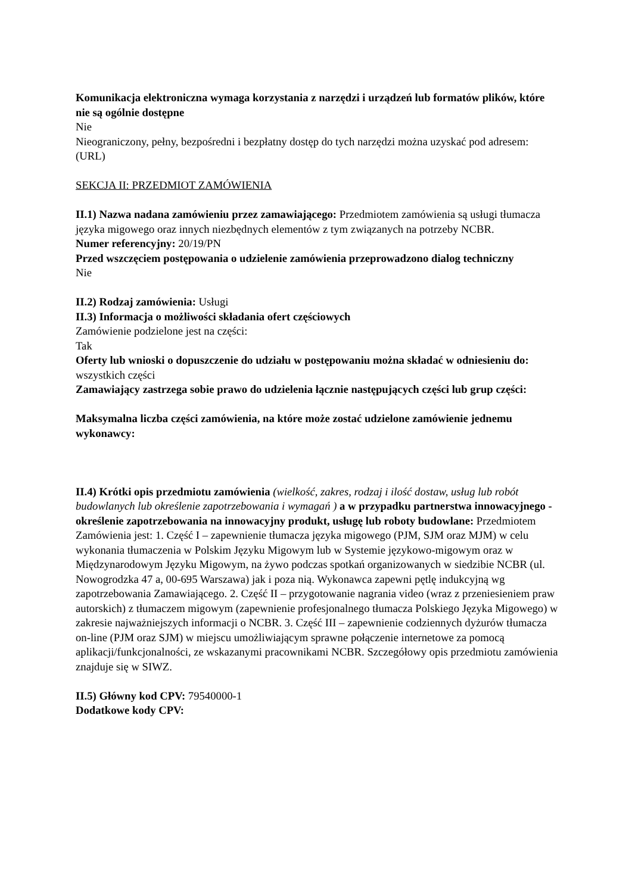Komunikacja elektroniczna wymaga korzystania z narzędzi i urządzeń lub formatów plików, które nie są ogólnie dostępne
Nie
Nieograniczony, pełny, bezpośredni i bezpłatny dostęp do tych narzędzi można uzyskać pod adresem: (URL)
SEKCJA II: PRZEDMIOT ZAMÓWIENIA
II.1) Nazwa nadana zamówieniu przez zamawiającego: Przedmiotem zamówienia są usługi tłumacza języka migowego oraz innych niezbędnych elementów z tym związanych na potrzeby NCBR.
Numer referencyjny: 20/19/PN
Przed wszczęciem postępowania o udzielenie zamówienia przeprowadzono dialog techniczny
Nie
II.2) Rodzaj zamówienia: Usługi
II.3) Informacja o możliwości składania ofert częściowych
Zamówienie podzielone jest na części:
Tak
Oferty lub wnioski o dopuszczenie do udziału w postępowaniu można składać w odniesieniu do:
wszystkich części
Zamawiający zastrzega sobie prawo do udzielenia łącznie następujących części lub grup części:
Maksymalna liczba części zamówienia, na które może zostać udzielone zamówienie jednemu wykonawcy:
II.4) Krótki opis przedmiotu zamówienia (wielkość, zakres, rodzaj i ilość dostaw, usług lub robót budowlanych lub określenie zapotrzebowania i wymagań ) a w przypadku partnerstwa innowacyjnego - określenie zapotrzebowania na innowacyjny produkt, usługę lub roboty budowlane: Przedmiotem Zamówienia jest: 1. Część I – zapewnienie tłumacza języka migowego (PJM, SJM oraz MJM) w celu wykonania tłumaczenia w Polskim Języku Migowym lub w Systemie językowo-migowym oraz w Międzynarodowym Języku Migowym, na żywo podczas spotkań organizowanych w siedzibie NCBR (ul. Nowogrodzka 47 a, 00-695 Warszawa) jak i poza nią. Wykonawca zapewni pętlę indukcyjną wg zapotrzebowania Zamawiającego. 2. Część II – przygotowanie nagrania video (wraz z przeniesieniem praw autorskich) z tłumaczem migowym (zapewnienie profesjonalnego tłumacza Polskiego Języka Migowego) w zakresie najważniejszych informacji o NCBR. 3. Część III – zapewnienie codziennych dyżurów tłumacza on-line (PJM oraz SJM) w miejscu umożliwiającym sprawne połączenie internetowe za pomocą aplikacji/funkcjonalności, ze wskazanymi pracownikami NCBR. Szczegółowy opis przedmiotu zamówienia znajduje się w SIWZ.
II.5) Główny kod CPV: 79540000-1
Dodatkowe kody CPV: